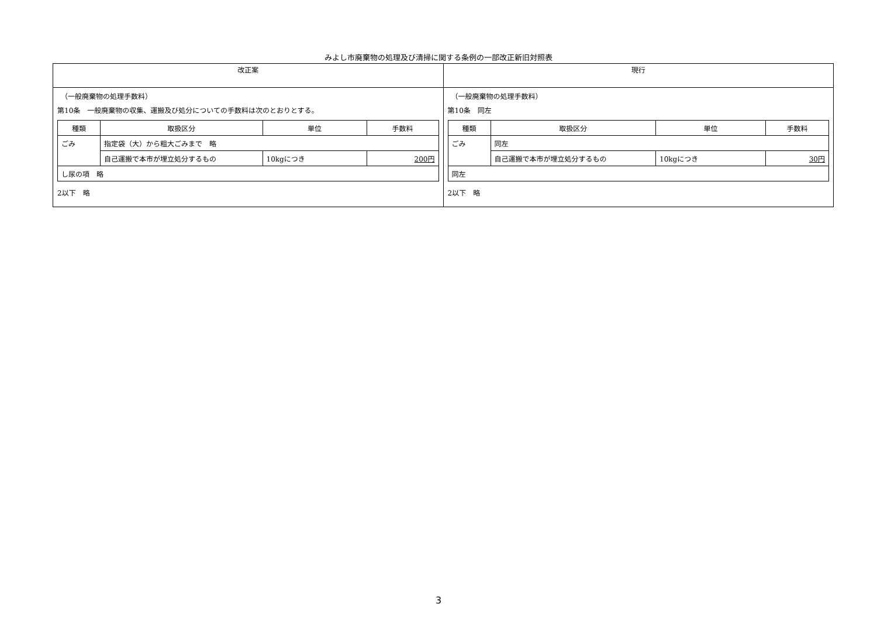みよし市廃棄物の処理及び清掃に関する条例の一部改正新旧対照表
| 改正案 | 現行 |
| --- | --- |
| （一般廃棄物の処理手数料） 第10条 一般廃棄物の収集、運搬及び処分についての手数料は次のとおりとする。 / 種類 / 取扱区分 / 単位 / 手数料 / / --- / --- / --- / --- / / ごみ / 指定袋（大）から粗大ごみまで 略 / / / / / 自己運搬で本市が埋立処分するもの / 10kgにつき / 200円 / / し尿の項 略 / / / / 2以下 略 | （一般廃棄物の処理手数料） 第10条 同左 / 種類 / 取扱区分 / 単位 / 手数料 / / --- / --- / --- / --- / / ごみ / 同左 / / / / / 自己運搬で本市が埋立処分するもの / 10kgにつき / 30円 / / 同左 / / / / 2以下 略 |
3